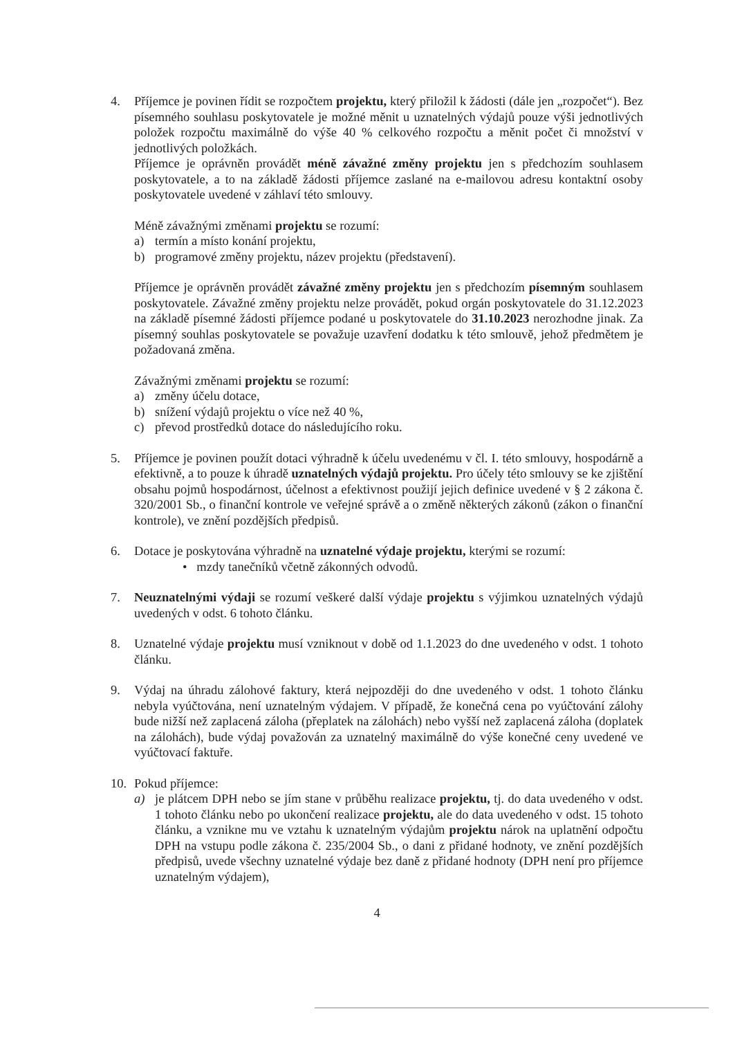4. Příjemce je povinen řídit se rozpočtem projektu, který přiložil k žádosti (dále jen „rozpočet“). Bez písemného souhlasu poskytovatele je možné měnit u uznatelných výdajů pouze výši jednotlivých položek rozpočtu maximálně do výše 40 % celkového rozpočtu a měnit počet či množství v jednotlivých položkách.
Příjemce je oprávněn provádět méně závažné změny projektu jen s předchozím souhlasem poskytovatele, a to na základě žádosti příjemce zaslané na e-mailovou adresu kontaktní osoby poskytovatele uvedené v záhlaví této smlouvy.
Méně závažnými změnami projektu se rozumí:
a) termín a místo konání projektu,
b) programové změny projektu, název projektu (představení).
Příjemce je oprávněn provádět závažné změny projektu jen s předchozím písemným souhlasem poskytovatele. Závažné změny projektu nelze provádět, pokud orgán poskytovatele do 31.12.2023 na základě písemné žádosti příjemce podané u poskytovatele do 31.10.2023 nerozhodne jinak. Za písemný souhlas poskytovatele se považuje uzavření dodatku k této smlouvě, jehož předmětem je požadovaná změna.
Závažnými změnami projektu se rozumí:
a) změny účelu dotace,
b) snížení výdajů projektu o více než 40 %,
c) převod prostředků dotace do následujícího roku.
5. Příjemce je povinen použít dotaci výhradně k účelu uvedenému v čl. I. této smlouvy, hospodárně a efektivně, a to pouze k úhradě uznatelných výdajů projektu. Pro účely této smlouvy se ke zjištění obsahu pojmů hospodárnost, účelnost a efektivnost použijí jejich definice uvedené v § 2 zákona č. 320/2001 Sb., o finanční kontrole ve veřejné správě a o změně některých zákonů (zákon o finanční kontrole), ve znění pozdějších předpisů.
6. Dotace je poskytována výhradně na uznatelné výdaje projektu, kterými se rozumí:
• mzdy tanečníků včetně zákonných odvodů.
7. Neuznatelnými výdaji se rozumí veškeré další výdaje projektu s výjimkou uznatelných výdajů uvedených v odst. 6 tohoto článku.
8. Uznatelné výdaje projektu musí vzniknout v době od 1.1.2023 do dne uvedeného v odst. 1 tohoto článku.
9. Výdaj na úhradu zálohové faktury, která nejpozději do dne uvedeného v odst. 1 tohoto článku nebyla vyúčtována, není uznatelným výdajem. V případě, že konečná cena po vyúčtování zálohy bude nižší než zaplacená záloha (přeplatek na zálohách) nebo vyšší než zaplacená záloha (doplatek na zálohách), bude výdaj považován za uznatelný maximálně do výše konečné ceny uvedené ve vyúčtovací faktuře.
10. Pokud příjemce:
a) je plátcem DPH nebo se jím stane v průběhu realizace projektu, tj. do data uvedeného v odst. 1 tohoto článku nebo po ukončení realizace projektu, ale do data uvedeného v odst. 15 tohoto článku, a vznikne mu ve vztahu k uznatelným výdajům projektu nárok na uplatnění odpočtu DPH na vstupu podle zákona č. 235/2004 Sb., o dani z přidané hodnoty, ve znění pozdějších předpisů, uvede všechny uznatelné výdaje bez daně z přidané hodnoty (DPH není pro příjemce uznatelným výdajem),
4